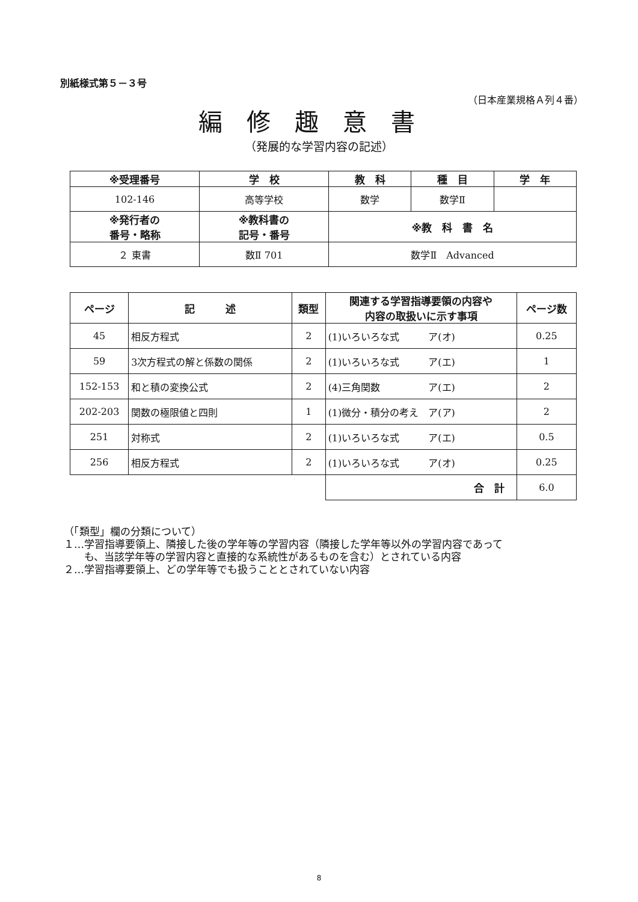別紙様式第５－３号
（日本産業規格Ａ列４番）
編修趣意書
（発展的な学習内容の記述）
| ※受理番号 | 学 校 | 教 科 | 種 目 | 学 年 |
| --- | --- | --- | --- | --- |
| 102-146 | 高等学校 | 数学 | 数学Ⅱ | |
| ※発行者の 番号・略称 | ※教科書の 記号・番号 | ※教 科 書 名 | | |
| ２ 東書 | 数Ⅱ 701 | 数学Ⅱ Advanced | | |
| ページ | 記 述 | 類型 | 関連する学習指導要領の内容や 内容の取扱いに示す事項 | ページ数 |
| --- | --- | --- | --- | --- |
| 45 | 相反方程式 | 2 | (1)いろいろな式 ア(オ) | 0.25 |
| 59 | 3次方程式の解と係数の関係 | 2 | (1)いろいろな式 ア(エ) | 1 |
| 152-153 | 和と積の変換公式 | 2 | (4)三角関数 ア(エ) | 2 |
| 202-203 | 関数の極限値と四則 | 1 | (1)微分・積分の考え ア(ア) | 2 |
| 251 | 対称式 | 2 | (1)いろいろな式 ア(エ) | 0.5 |
| 256 | 相反方程式 | 2 | (1)いろいろな式 ア(オ) | 0.25 |
| | | | 合 計 | 6.0 |
（「類型」欄の分類について）
１…学習指導要領上、隣接した後の学年等の学習内容（隣接した学年等以外の学習内容であって
　　も、当該学年等の学習内容と直接的な系統性があるものを含む）とされている内容
２…学習指導要領上、どの学年等でも扱うこととされていない内容
8